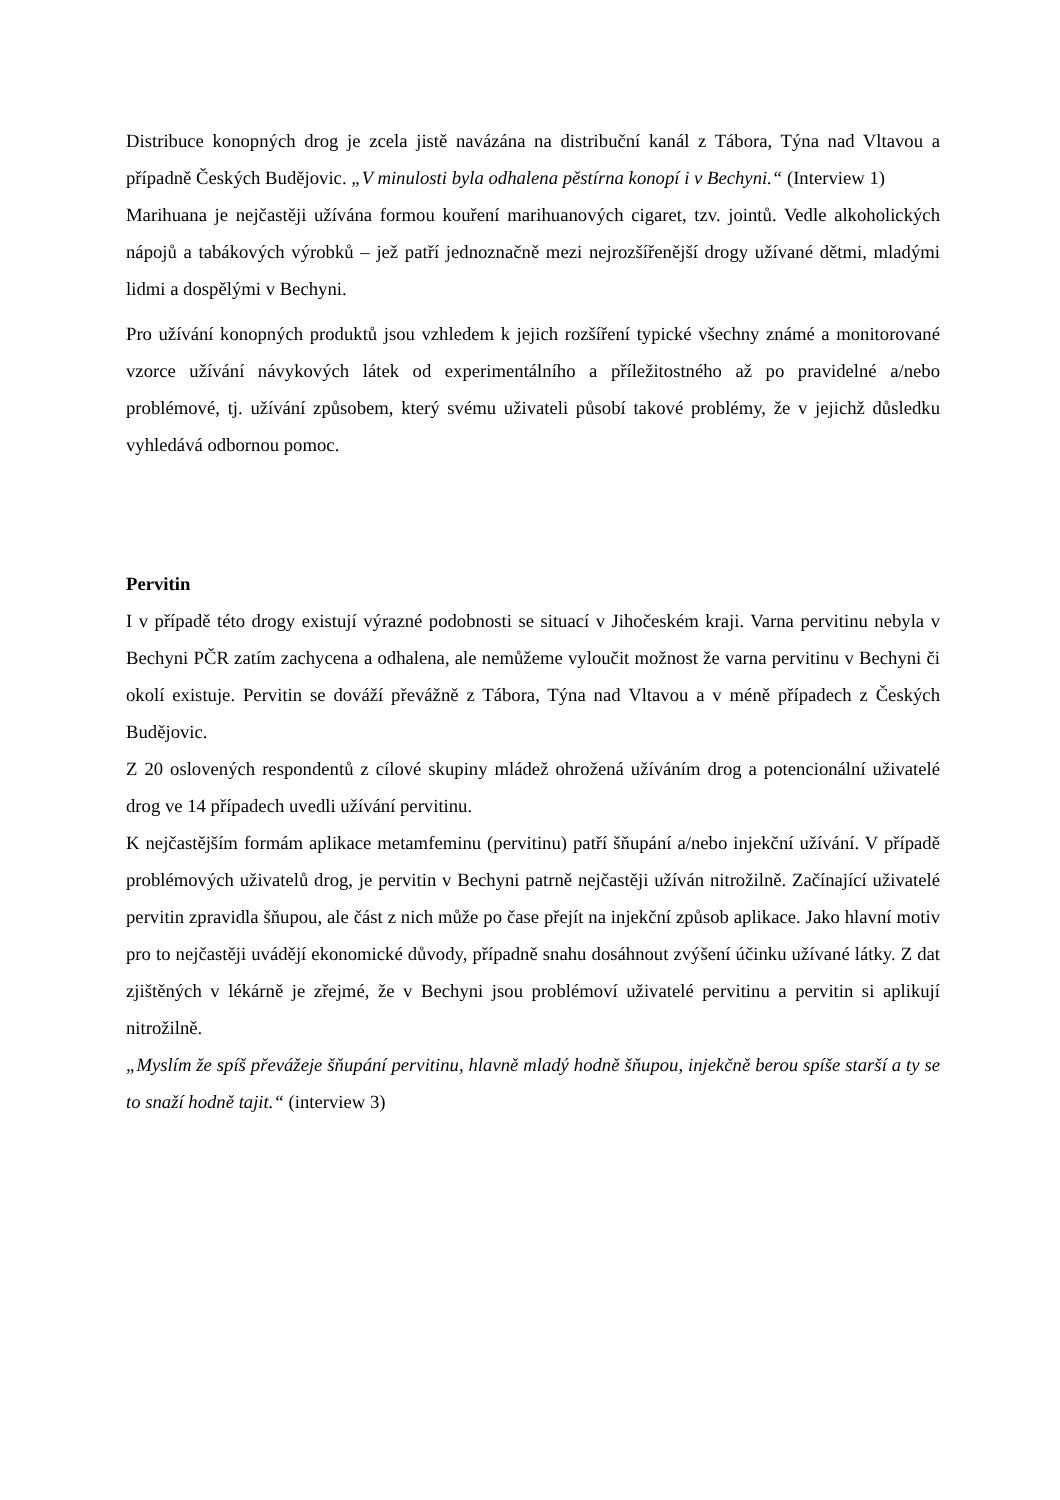Distribuce konopných drog je zcela jistě navázána na distribuční kanál z Tábora, Týna nad Vltavou a případně Českých Budějovic. „V minulosti byla odhalena pěstírna konopí i v Bechyni.“ (Interview 1)
Marihuana je nejčastěji užívána formou kouření marihuanových cigaret, tzv. jointů. Vedle alkoholických nápojů a tabákových výrobků – jež patří jednoznačně mezi nejrozšířenější drogy užívané dětmi, mladými lidmi a dospělými v Bechyni.
Pro užívání konopných produktů jsou vzhledem k jejich rozšíření typické všechny známé a monitorované vzorce užívání návykových látek od experimentálního a příležitostného až po pravidelné a/nebo problémové, tj. užívání způsobem, který svému uživateli působí takové problémy, že v jejichž důsledku vyhledává odbornou pomoc.
Pervitin
I v případě této drogy existují výrazné podobnosti se situací v Jihočeském kraji. Varna pervitinu nebyla v Bechyni PČR zatím zachycena a odhalena, ale nemůžeme vyloučit možnost že varna pervitinu v Bechyni či okolí existuje. Pervitin se dováží převážně z Tábora, Týna nad Vltavou a v méně případech z Českých Budějovic.
Z 20 oslovených respondentů z cílové skupiny mládež ohrožená užíváním drog a potencionální uživatelé drog ve 14 případech uvedli užívání pervitinu.
K nejčastějším formám aplikace metamfeminu (pervitinu) patří šňupání a/nebo injekční užívání. V případě problémových uživatelů drog, je pervitin v Bechyni patrně nejčastěji užíván nitrožilně. Začínající uživatelé pervitin zpravidla šňupou, ale část z nich může po čase přejít na injekční způsob aplikace. Jako hlavní motiv pro to nejčastěji uvádějí ekonomické důvody, případně snahu dosáhnout zvýšení účinku užívané látky. Z dat zjištěných v lékárně je zřejmé, že v Bechyni jsou problémoví uživatelé pervitinu a pervitin si aplikují nitrožilně.
„Myslím že spíš převážeje šňupání pervitinu, hlavně mladý hodně šňupou, injekčně berou spíše starší a ty se to snaží hodně tajit.“ (interview 3)